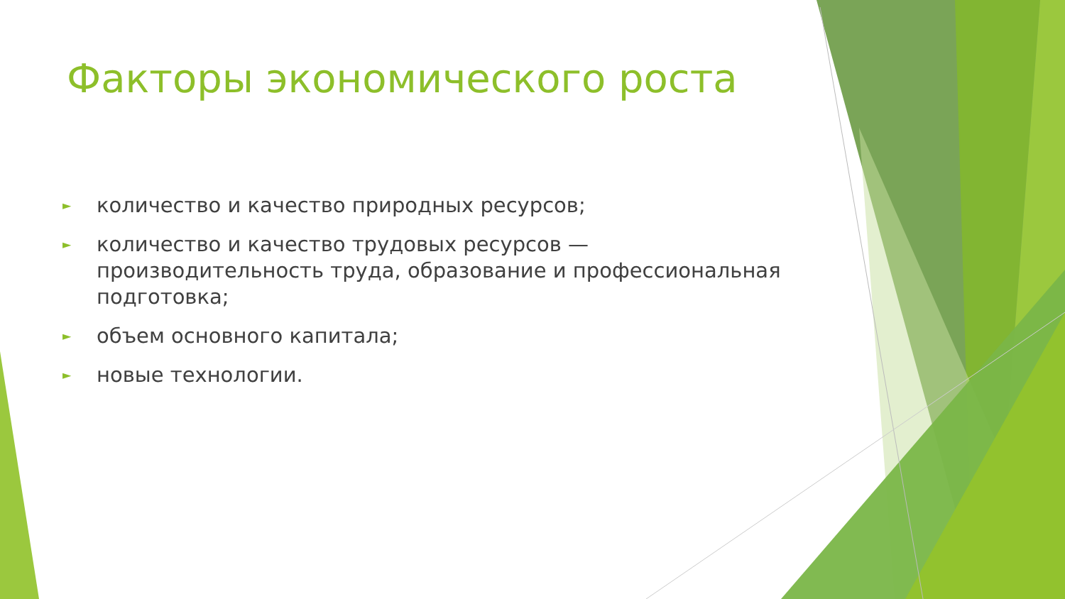Факторы экономического роста
► количество и качество природных ресурсов;
► количество и качество трудовых ресурсов — производительность труда, образование и профессиональная подготовка;
► объем основного капитала;
► новые технологии.